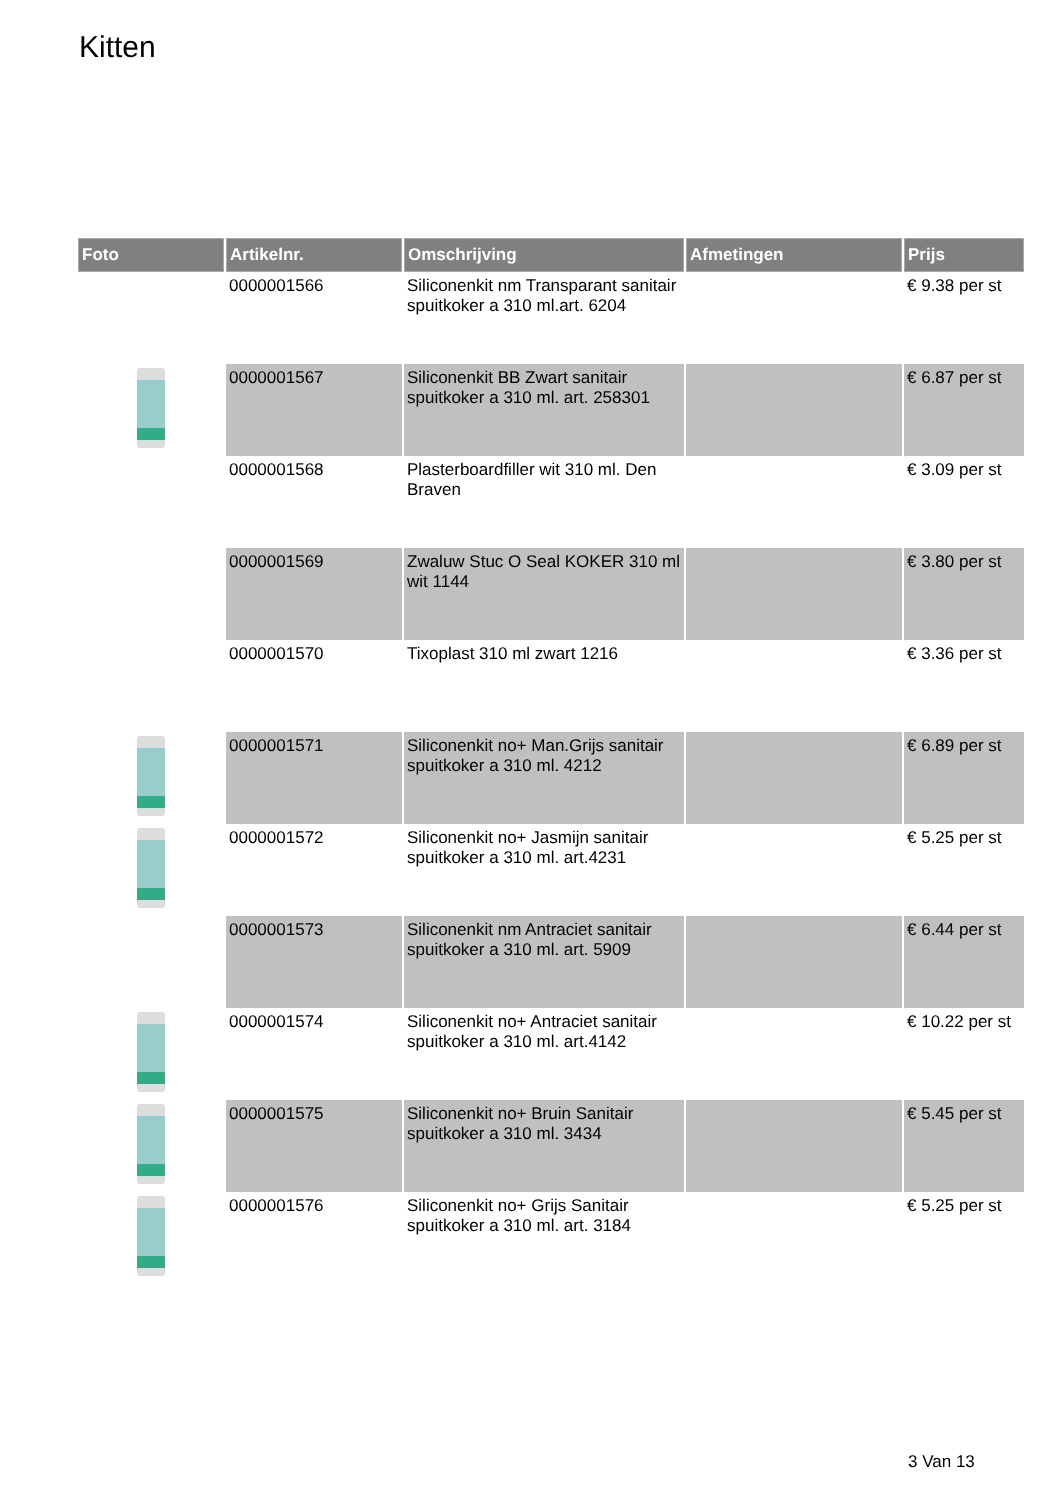Kitten
| Foto | Artikelnr. | Omschrijving | Afmetingen | Prijs |
| --- | --- | --- | --- | --- |
| | 0000001566 | Siliconenkit nm Transparant sanitair spuitkoker a 310 ml.art. 6204 | | € 9.38 per st |
| | 0000001567 | Siliconenkit BB Zwart sanitair spuitkoker a 310 ml. art. 258301 | | € 6.87 per st |
| | 0000001568 | Plasterboardfiller wit 310 ml. Den Braven | | € 3.09 per st |
| | 0000001569 | Zwaluw Stuc O Seal KOKER 310 ml wit 1144 | | € 3.80 per st |
| | 0000001570 | Tixoplast 310 ml zwart 1216 | | € 3.36 per st |
| | 0000001571 | Siliconenkit no+ Man.Grijs sanitair spuitkoker a 310 ml. 4212 | | € 6.89 per st |
| | 0000001572 | Siliconenkit no+ Jasmijn sanitair spuitkoker a 310 ml. art.4231 | | € 5.25 per st |
| | 0000001573 | Siliconenkit nm Antraciet sanitair spuitkoker a 310 ml. art. 5909 | | € 6.44 per st |
| | 0000001574 | Siliconenkit no+ Antraciet sanitair spuitkoker a 310 ml. art.4142 | | € 10.22 per st |
| | 0000001575 | Siliconenkit no+ Bruin Sanitair spuitkoker a 310 ml. 3434 | | € 5.45 per st |
| | 0000001576 | Siliconenkit no+ Grijs Sanitair spuitkoker a 310 ml. art. 3184 | | € 5.25 per st |
3 Van 13